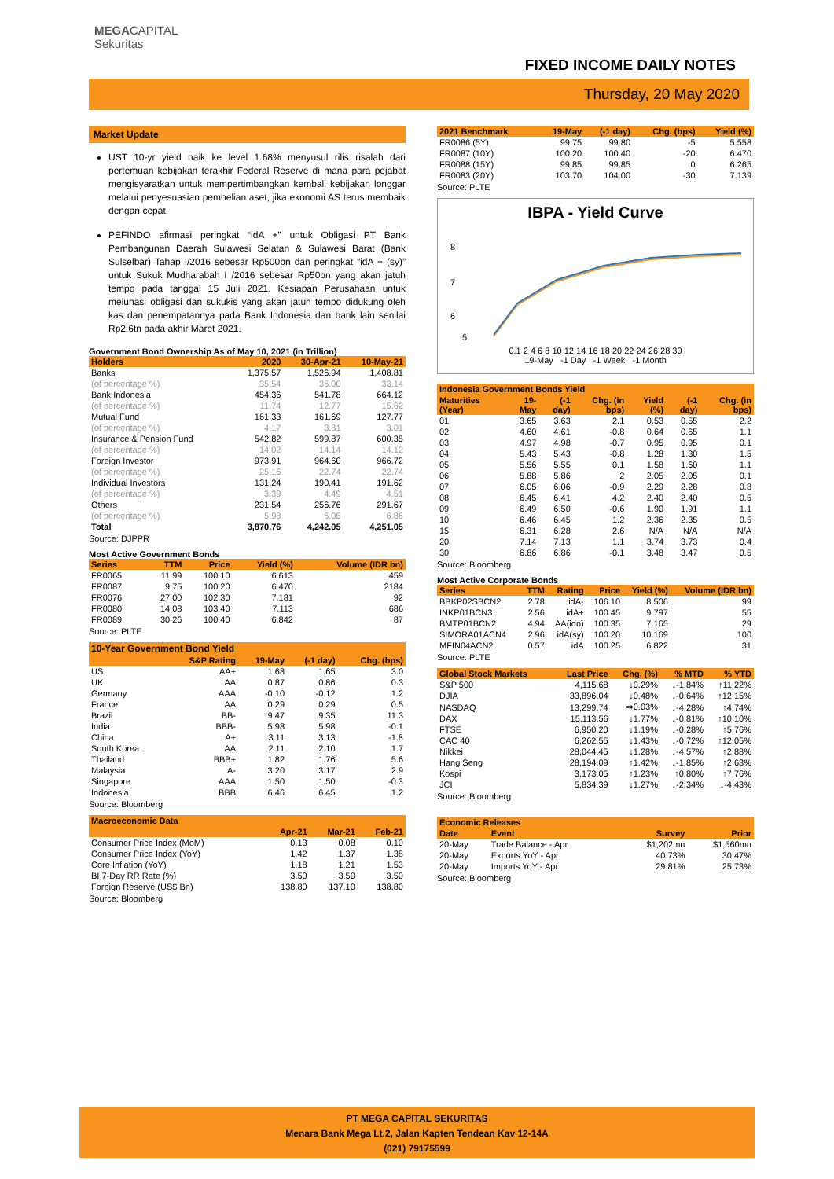MEGACAPITAL
Sekuritas
FIXED INCOME DAILY NOTES
Thursday, 20 May 2020
Market Update
UST 10-yr yield naik ke level 1.68% menyusul rilis risalah dari pertemuan kebijakan terakhir Federal Reserve di mana para pejabat mengisyaratkan untuk mempertimbangkan kembali kebijakan longgar melalui penyesuasian pembelian aset, jika ekonomi AS terus membaik dengan cepat.
PEFINDO afirmasi peringkat “idA +” untuk Obligasi PT Bank Pembangunan Daerah Sulawesi Selatan & Sulawesi Barat (Bank Sulselbar) Tahap I/2016 sebesar Rp500bn dan peringkat “idA + (sy)” untuk Sukuk Mudharabah I /2016 sebesar Rp50bn yang akan jatuh tempo pada tanggal 15 Juli 2021. Kesiapan Perusahaan untuk melunasi obligasi dan sukukis yang akan jatuh tempo didukung oleh kas dan penempatannya pada Bank Indonesia dan bank lain senilai Rp2.6tn pada akhir Maret 2021.
Government Bond Ownership As of May 10, 2021 (in Trillion)
| Holders | 2020 | 30-Apr-21 | 10-May-21 |
| --- | --- | --- | --- |
| Banks | 1,375.57 | 1,526.94 | 1,408.81 |
| (of percentage %) | 35.54 | 36.00 | 33.14 |
| Bank Indonesia | 454.36 | 541.78 | 664.12 |
| (of percentage %) | 11.74 | 12.77 | 15.62 |
| Mutual Fund | 161.33 | 161.69 | 127.77 |
| (of percentage %) | 4.17 | 3.81 | 3.01 |
| Insurance & Pension Fund | 542.82 | 599.87 | 600.35 |
| (of percentage %) | 14.02 | 14.14 | 14.12 |
| Foreign Investor | 973.91 | 964.60 | 966.72 |
| (of percentage %) | 25.16 | 22.74 | 22.74 |
| Individual Investors | 131.24 | 190.41 | 191.62 |
| (of percentage %) | 3.39 | 4.49 | 4.51 |
| Others | 231.54 | 256.76 | 291.67 |
| (of percentage %) | 5.98 | 6.05 | 6.86 |
| Total | 3,870.76 | 4,242.05 | 4,251.05 |
Source: DJPPR
Most Active Government Bonds
| Series | TTM | Price | Yield (%) | Volume (IDR bn) |
| --- | --- | --- | --- | --- |
| FR0065 | 11.99 | 100.10 | 6.613 | 459 |
| FR0087 | 9.75 | 100.20 | 6.470 | 2184 |
| FR0076 | 27.00 | 102.30 | 7.181 | 92 |
| FR0080 | 14.08 | 103.40 | 7.113 | 686 |
| FR0089 | 30.26 | 100.40 | 6.842 | 87 |
Source: PLTE
10-Year Government Bond Yield
| | S&P Rating | 19-May | (-1 day) | Chg. (bps) |
| --- | --- | --- | --- | --- |
| US | AA+ | 1.68 | 1.65 | 3.0 |
| UK | AA | 0.87 | 0.86 | 0.3 |
| Germany | AAA | -0.10 | -0.12 | 1.2 |
| France | AA | 0.29 | 0.29 | 0.5 |
| Brazil | BB- | 9.47 | 9.35 | 11.3 |
| India | BBB- | 5.98 | 5.98 | -0.1 |
| China | A+ | 3.11 | 3.13 | -1.8 |
| South Korea | AA | 2.11 | 2.10 | 1.7 |
| Thailand | BBB+ | 1.82 | 1.76 | 5.6 |
| Malaysia | A- | 3.20 | 3.17 | 2.9 |
| Singapore | AAA | 1.50 | 1.50 | -0.3 |
| Indonesia | BBB | 6.46 | 6.45 | 1.2 |
Source: Bloomberg
| Macroeconomic Data | | | |
| --- | --- | --- | --- |
| | Apr-21 | Mar-21 | Feb-21 |
| Consumer Price Index (MoM) | 0.13 | 0.08 | 0.10 |
| Consumer Price Index (YoY) | 1.42 | 1.37 | 1.38 |
| Core Inflation (YoY) | 1.18 | 1.21 | 1.53 |
| BI 7-Day RR Rate (%) | 3.50 | 3.50 | 3.50 |
| Foreign Reserve (US$ Bn) | 138.80 | 137.10 | 138.80 |
Source: Bloomberg
| 2021 Benchmark | 19-May | (-1 day) | Chg. (bps) | Yield (%) |
| --- | --- | --- | --- | --- |
| FR0086 (5Y) | 99.75 | 99.80 | -5 | 5.558 |
| FR0087 (10Y) | 100.20 | 100.40 | -20 | 6.470 |
| FR0088 (15Y) | 99.85 | 99.85 | 0 | 6.265 |
| FR0083 (20Y) | 103.70 | 104.00 | -30 | 7.139 |
Source: PLTE
IBPA - Yield Curve
8
7
6
5
0.1 2 4 6 8 10 12 14 16 18 20 22 24 26 28 30
19-May -1 Day -1 Week -1 Month
| Indonesia Government Bonds Yield | | | | | | |
| --- | --- | --- | --- | --- | --- | --- |
| Maturities (Year) | 19-May | (-1 day) | Chg. (in bps) | Yield (%) | (-1 day) | Chg. (in bps) |
| 01 | 3.65 | 3.63 | 2.1 | 0.53 | 0.55 | 2.2 |
| 02 | 4.60 | 4.61 | -0.8 | 0.64 | 0.65 | 1.1 |
| 03 | 4.97 | 4.98 | -0.7 | 0.95 | 0.95 | 0.1 |
| 04 | 5.43 | 5.43 | -0.8 | 1.28 | 1.30 | 1.5 |
| 05 | 5.56 | 5.55 | 0.1 | 1.58 | 1.60 | 1.1 |
| 06 | 5.88 | 5.86 | 2 | 2.05 | 2.05 | 0.1 |
| 07 | 6.05 | 6.06 | -0.9 | 2.29 | 2.28 | 0.8 |
| 08 | 6.45 | 6.41 | 4.2 | 2.40 | 2.40 | 0.5 |
| 09 | 6.49 | 6.50 | -0.6 | 1.90 | 1.91 | 1.1 |
| 10 | 6.46 | 6.45 | 1.2 | 2.36 | 2.35 | 0.5 |
| 15 | 6.31 | 6.28 | 2.6 | N/A | N/A | N/A |
| 20 | 7.14 | 7.13 | 1.1 | 3.74 | 3.73 | 0.4 |
| 30 | 6.86 | 6.86 | -0.1 | 3.48 | 3.47 | 0.5 |
Source: Bloomberg
Most Active Corporate Bonds
| Series | TTM | Rating | Price | Yield (%) | Volume (IDR bn) |
| --- | --- | --- | --- | --- | --- |
| BBKP02SBCN2 | 2.78 | idA- | 106.10 | 8.506 | 99 |
| INKP01BCN3 | 2.56 | idA+ | 100.45 | 9.797 | 55 |
| BMTP01BCN2 | 4.94 | AA(idn) | 100.35 | 7.165 | 29 |
| SIMORA01ACN4 | 2.96 | idA(sy) | 100.20 | 10.169 | 100 |
| MFIN04ACN2 | 0.57 | idA | 100.25 | 6.822 | 31 |
Source: PLTE
| Global Stock Markets | Last Price | Chg. (%) | % MTD | % YTD |
| --- | --- | --- | --- | --- |
| S&P 500 | 4,115.68 | ↓0.29% | ↓-1.84% | ↑11.22% |
| DJIA | 33,896.04 | ↓0.48% | ↓-0.64% | ↑12.15% |
| NASDAQ | 13,299.74 | ⇒0.03% | ↓-4.28% | ↑4.74% |
| DAX | 15,113.56 | ↓1.77% | ↓-0.81% | ↑10.10% |
| FTSE | 6,950.20 | ↓1.19% | ↓-0.28% | ↑5.76% |
| CAC 40 | 6,262.55 | ↓1.43% | ↓-0.72% | ↑12.05% |
| Nikkei | 28,044.45 | ↓1.28% | ↓-4.57% | ↑2.88% |
| Hang Seng | 28,194.09 | ↑1.42% | ↓-1.85% | ↑2.63% |
| Kospi | 3,173.05 | ↑1.23% | ↑0.80% | ↑7.76% |
| JCI | 5,834.39 | ↓1.27% | ↓-2.34% | ↓-4.43% |
Source: Bloomberg
| Economic Releases | | | | |
| --- | --- | --- | --- | --- |
| Date | Event | | Survey | Prior |
| 20-May | Trade Balance - Apr | | $1,202mn | $1,560mn |
| 20-May | Exports YoY - Apr | | 40.73% | 30.47% |
| 20-May | Imports YoY - Apr | | 29.81% | 25.73% |
Source: Bloomberg
PT MEGA CAPITAL SEKURITAS
Menara Bank Mega Lt.2, Jalan Kapten Tendean Kav 12-14A
(021) 79175599